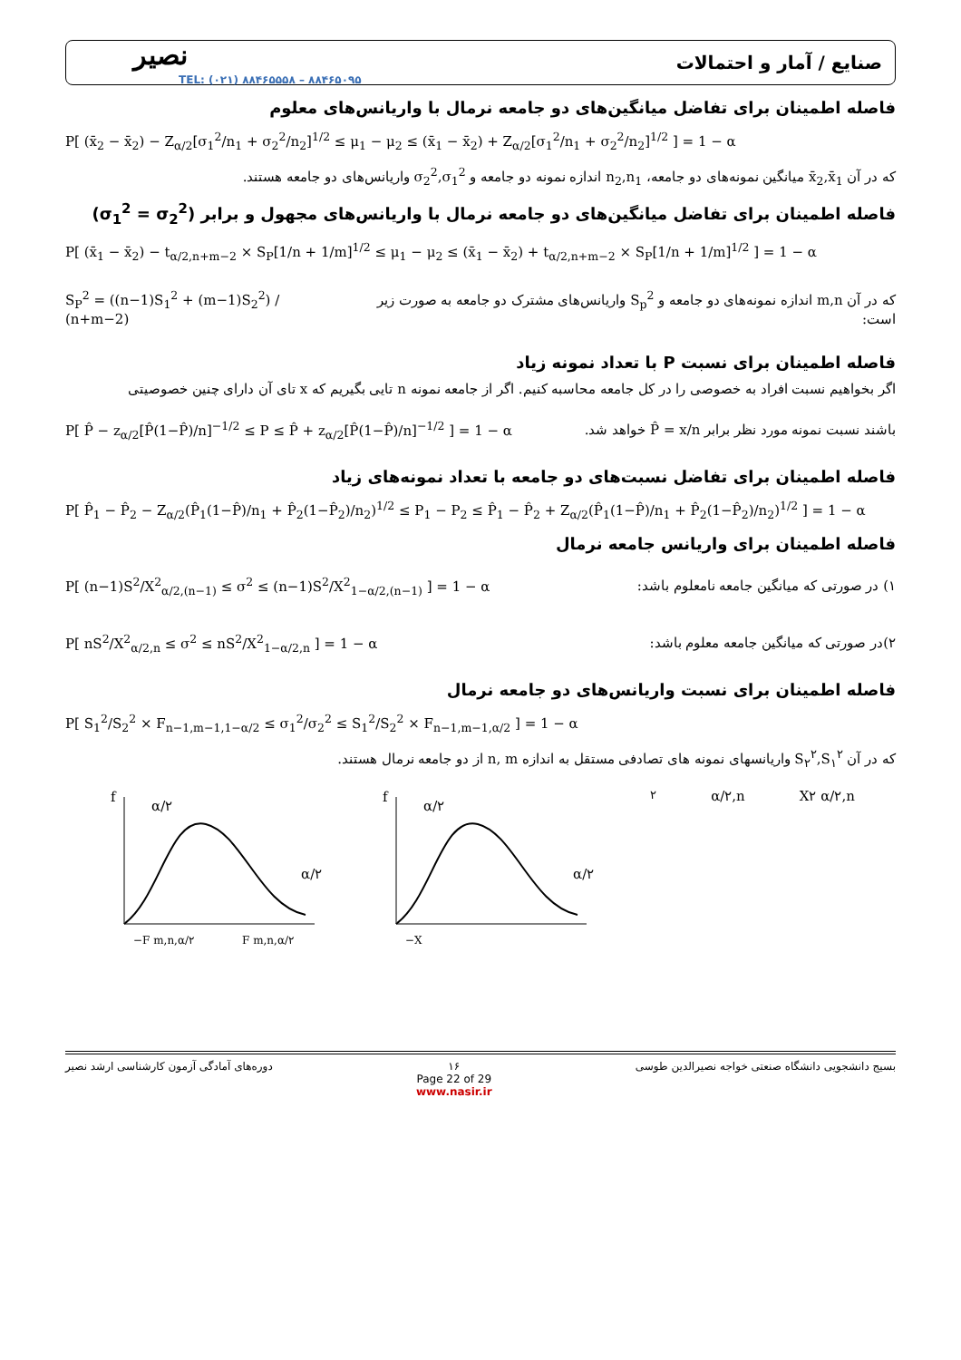نصیر
TEL: (۰۲۱) ۸۸۴۶۵۵۵۸ – ۸۸۴۶۵۰۹۵
صنایع / آمار و احتمالات
فاصله اطمینان برای تفاضل میانگین‌های دو جامعه نرمال با واریانس‌های معلوم
P[ (x̄<sub>2</sub> − x̄<sub>2</sub>) − Z<sub>α/2</sub>[σ<sub>1</sub><sup>2</sup>/n<sub>1</sub> + σ<sub>2</sub><sup>2</sup>/n<sub>2</sub>]<sup>1/2</sup> ≤ μ<sub>1</sub> − μ<sub>2</sub> ≤ (x̄<sub>1</sub> − x̄<sub>2</sub>) + Z<sub>α/2</sub>[σ<sub>1</sub><sup>2</sup>/n<sub>1</sub> + σ<sub>2</sub><sup>2</sup>/n<sub>2</sub>]<sup>1/2</sup> ] = 1 − α
که در آن x̄<sub>2</sub>,x̄<sub>1</sub> میانگین نمونه‌های دو جامعه، n<sub>2</sub>,n<sub>1</sub> اندازه نمونه دو جامعه و σ<sub>2</sub><sup>2</sup>,σ<sub>1</sub><sup>2</sup> واریانس‌های دو جامعه هستند.
فاصله اطمینان برای تفاضل میانگین‌های دو جامعه نرمال با واریانس‌های مجهول و برابر (σ<sub>1</sub><sup>2</sup> = σ<sub>2</sub><sup>2</sup>)
P[ (x̄<sub>1</sub> − x̄<sub>2</sub>) − t<sub>α/2,n+m−2</sub> × S<sub>P</sub>[1/n + 1/m]<sup>1/2</sup> ≤ μ<sub>1</sub> − μ<sub>2</sub> ≤ (x̄<sub>1</sub> − x̄<sub>2</sub>) + t<sub>α/2,n+m−2</sub> × S<sub>P</sub>[1/n + 1/m]<sup>1/2</sup> ] = 1 − α
S<sub>P</sub><sup>2</sup> = ((n−1)S<sub>1</sub><sup>2</sup> + (m−1)S<sub>2</sub><sup>2</sup>) / (n+m−2)
که در آن m,n اندازه نمونه‌های دو جامعه و S<sub>p</sub><sup>2</sup> واریانس‌های مشترک دو جامعه به صورت زیر است:
فاصله اطمینان برای نسبت P با تعداد نمونه زیاد
اگر بخواهیم نسبت افراد به خصوصی را در کل جامعه محاسبه کنیم. اگر از جامعه نمونه n تایی بگیریم که x تای آن دارای چنین خصوصیتی
P[ P̂ − z<sub>α/2</sub>[P̂(1−P̂)/n]<sup>−1/2</sup> ≤ P ≤ P̂ + z<sub>α/2</sub>[P̂(1−P̂)/n]<sup>−1/2</sup> ] = 1 − α
باشند نسبت نمونه مورد نظر برابر P̂ = x/n خواهد شد.
فاصله اطمینان برای تفاضل نسبت‌های دو جامعه با تعداد نمونه‌های زیاد
P[ P̂<sub>1</sub> − P̂<sub>2</sub> − Z<sub>α/2</sub>(P̂<sub>1</sub>(1−P̂)/n<sub>1</sub> + P̂<sub>2</sub>(1−P̂<sub>2</sub>)/n<sub>2</sub>)<sup>1/2</sup> ≤ P<sub>1</sub> − P<sub>2</sub> ≤ P̂<sub>1</sub> − P̂<sub>2</sub> + Z<sub>α/2</sub>(P̂<sub>1</sub>(1−P̂)/n<sub>1</sub> + P̂<sub>2</sub>(1−P̂<sub>2</sub>)/n<sub>2</sub>)<sup>1/2</sup> ] = 1 − α
فاصله اطمینان برای واریانس جامعه نرمال
P[ (n−1)S<sup>2</sup>/X<sup>2</sup><sub>α/2,(n−1)</sub> ≤ σ<sup>2</sup> ≤ (n−1)S<sup>2</sup>/X<sup>2</sup><sub>1−α/2,(n−1)</sub> ] = 1 − α
۱) در صورتی که میانگین جامعه نامعلوم باشد:
P[ nS<sup>2</sup>/X<sup>2</sup><sub>α/2,n</sub> ≤ σ<sup>2</sup> ≤ nS<sup>2</sup>/X<sup>2</sup><sub>1−α/2,n</sub> ] = 1 − α
۲)در صورتی که میانگین جامعه معلوم باشد:
فاصله اطمینان برای نسبت واریانس‌های دو جامعه نرمال
P[ S<sub>1</sub><sup>2</sup>/S<sub>2</sub><sup>2</sup> × F<sub>n−1,m−1,1−α/2</sub> ≤ σ<sub>1</sub><sup>2</sup>/σ<sub>2</sub><sup>2</sup> ≤ S<sub>1</sub><sup>2</sup>/S<sub>2</sub><sup>2</sup> × F<sub>n−1,m−1,α/2</sub> ] = 1 − α
که در آن S<sub>۲</sub><sup>۲</sup>,S<sub>۱</sub><sup>۲</sup> واریانسهای نمونه های تصادفی مستقل به اندازه n, m از دو جامعه نرمال هستند.
f
α/۲
α/۲
−F m,n,α/۲
F m,n,α/۲
f
α/۲
α/۲
−X۲ α/۲,n
X۲ α/۲,n
دوره‌های آمادگی آزمون کارشناسی ارشد نصیر
۱۶
Page 22 of 29
www.nasir.ir
بسیج دانشجویی دانشگاه صنعتی خواجه نصیرالدین طوسی